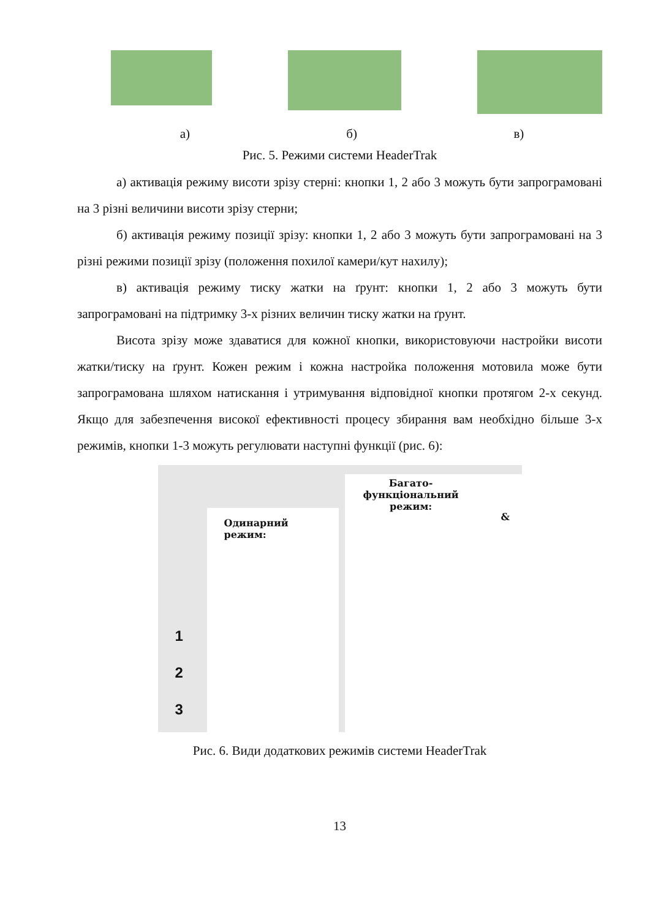а) б) в)
Рис. 5. Режими системи HeaderTrak
а) активація режиму висоти зрізу стерні: кнопки 1, 2 або 3 можуть бути запрограмовані на 3 різні величини висоти зрізу стерни;
б) активація режиму позиції зрізу: кнопки 1, 2 або 3 можуть бути запрограмовані на 3 різні режими позиції зрізу (положення похилої камери/кут нахилу);
в) активація режиму тиску жатки на ґрунт: кнопки 1, 2 або 3 можуть бути запрограмовані на підтримку 3-х різних величин тиску жатки на ґрунт.
Висота зрізу може здаватися для кожної кнопки, використовуючи настройки висоти жатки/тиску на ґрунт. Кожен режим і кожна настройка положення мотовила може бути запрограмована шляхом натискання і утримування відповідної кнопки протягом 2-х секунд. Якщо для забезпечення високої ефективності процесу збирання вам необхідно більше 3-х режимів, кнопки 1-3 можуть регулювати наступні функції (рис. 6):
Одинарний
режим:
Багато-
функціональний
режим:
&
1
2
3
Рис. 6. Види додаткових режимів системи HeaderTrak
13